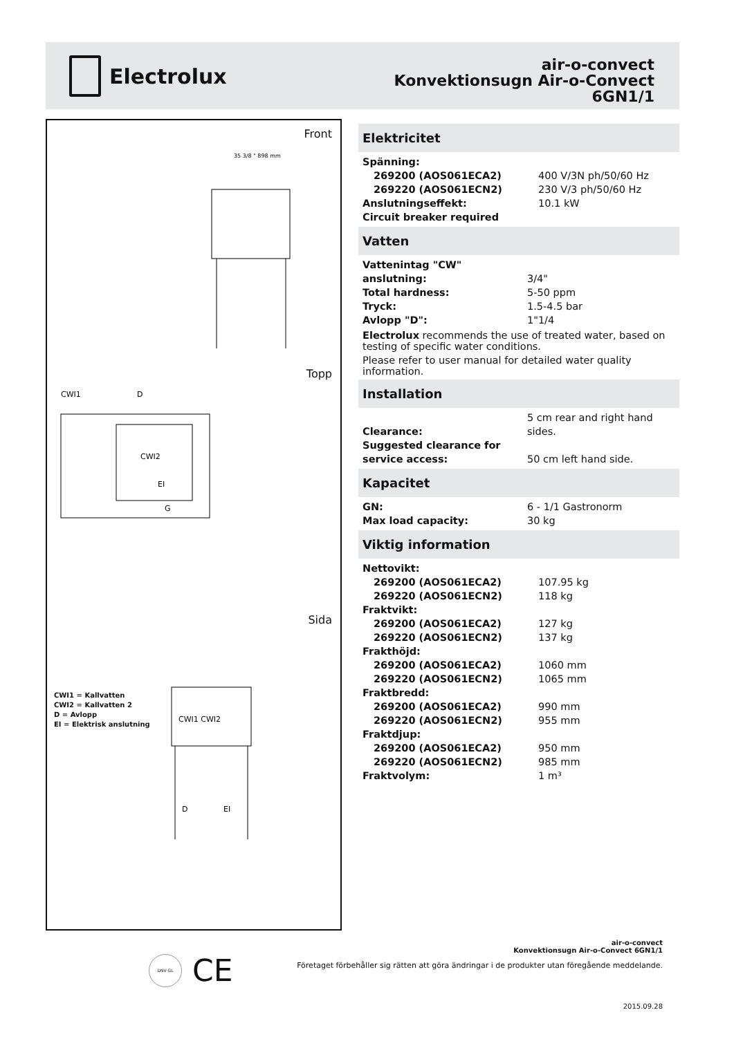Electrolux
air-o-convect
Konvektionsugn Air-o-Convect
6GN1/1
Front
35 3/8 " 898 mm
Topp
CWI1
D
CWI2
EI
G
CWI1 = Kallvatten
CWI2 = Kallvatten 2
D = Avlopp
EI = Elektrisk anslutning
Sida
CWI1 CWI2
D
EI
Elektricitet
| Spänning: | |
| 269200 (AOS061ECA2) | 400 V/3N ph/50/60 Hz |
| 269220 (AOS061ECN2) | 230 V/3 ph/50/60 Hz |
| Anslutningseffekt: | 10.1 kW |
| Circuit breaker required | |
Vatten
| Vattenintag "CW" anslutning: | 3/4" |
| Total hardness: | 5-50 ppm |
| Tryck: | 1.5-4.5 bar |
| Avlopp "D": | 1"1/4 |
Electrolux recommends the use of treated water, based on testing of specific water conditions.
Please refer to user manual for detailed water quality information.
Installation
| Clearance: | 5 cm rear and right hand sides. |
| Suggested clearance for service access: | 50 cm left hand side. |
Kapacitet
| GN: | 6 - 1/1 Gastronorm |
| Max load capacity: | 30 kg |
Viktig information
| Nettovikt: | |
| 269200 (AOS061ECA2) | 107.95 kg |
| 269220 (AOS061ECN2) | 118 kg |
| Fraktvikt: | |
| 269200 (AOS061ECA2) | 127 kg |
| 269220 (AOS061ECN2) | 137 kg |
| Frakthöjd: | |
| 269200 (AOS061ECA2) | 1060 mm |
| 269220 (AOS061ECN2) | 1065 mm |
| Fraktbredd: | |
| 269200 (AOS061ECA2) | 990 mm |
| 269220 (AOS061ECN2) | 955 mm |
| Fraktdjup: | |
| 269200 (AOS061ECA2) | 950 mm |
| 269220 (AOS061ECN2) | 985 mm |
| Fraktvolym: | 1 m³ |
air-o-convect
Konvektionsugn Air-o-Convect 6GN1/1
DNV·GL CE
Företaget förbehåller sig rätten att göra ändringar i de produkter utan föregående meddelande.
2015.09.28